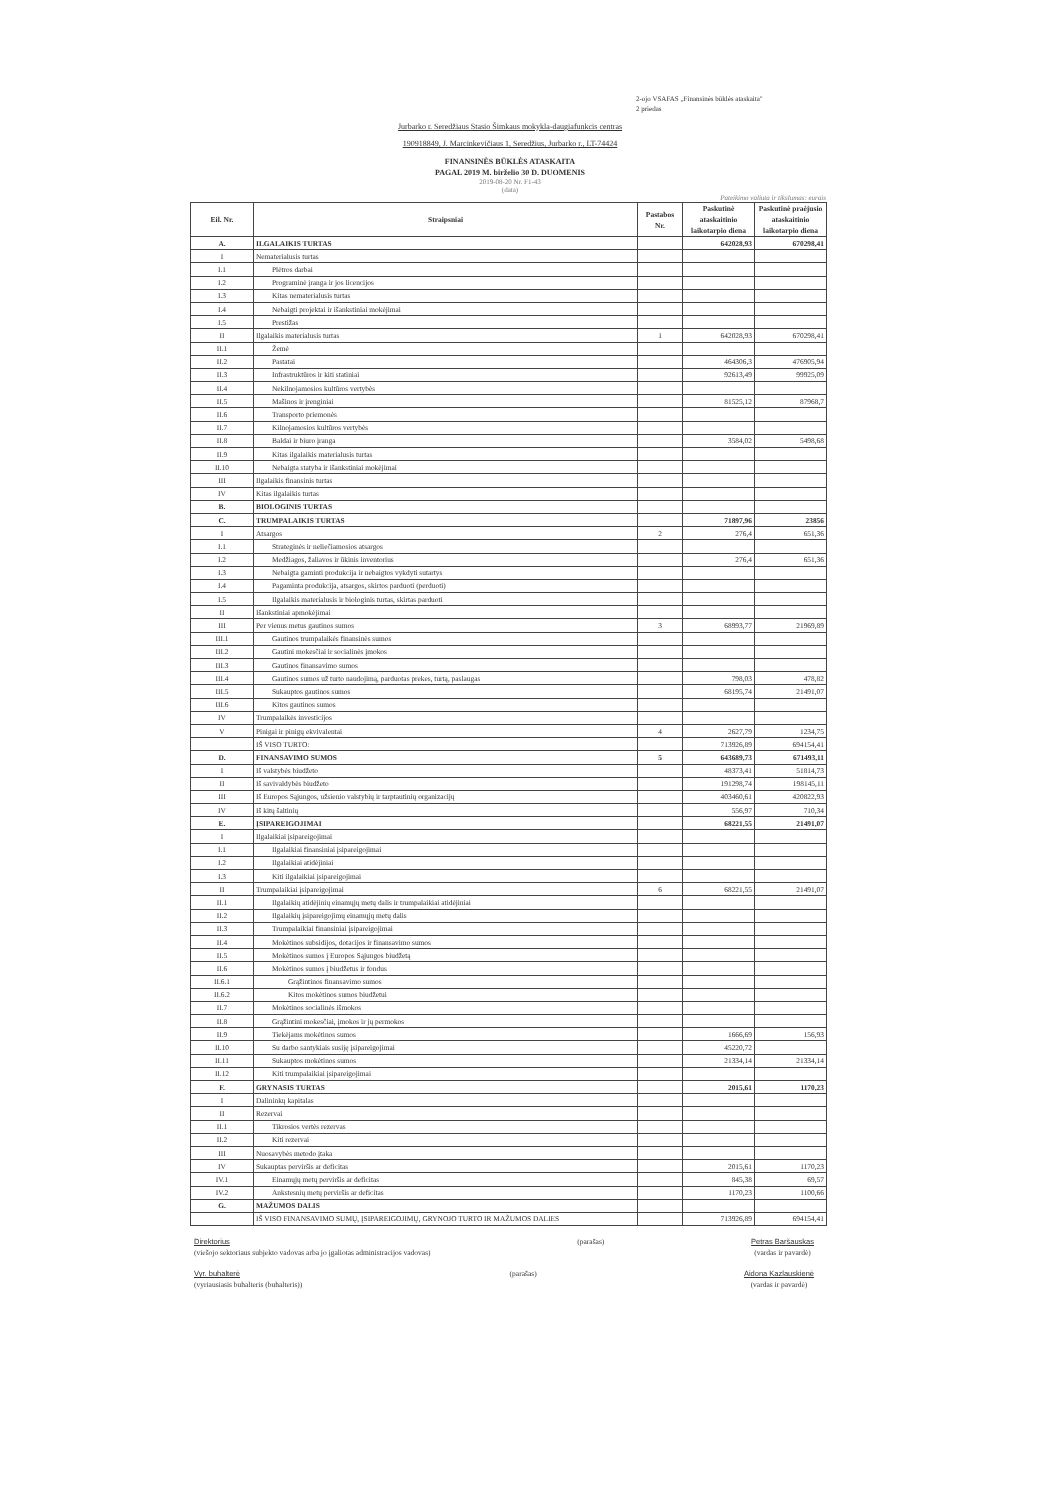2-ojo VSAFAS „Finansinės būklės ataskaita"
2 priedas
Jurbarko r. Seredžiaus Stasio Šimkaus mokykla-daugiafunkcis centras
190918849, J. Marcinkevičiaus 1, Seredžius, Jurbarko r., LT-74424
FINANSINĖS BŪKLĖS ATASKAITA
PAGAL 2019 M. birželio 30 D. DUOMENIS
2019-08-20 Nr. F1-43
(data)
Pateikimo valiuta ir tikslumas: eurais
| Eil. Nr. | Straipsniai | Pastabos Nr. | Paskutinė ataskaitinio laikotarpio diena | Paskutinė praėjusio ataskaitinio laikotarpio diena |
| --- | --- | --- | --- | --- |
| A. | ILGALAIKIS TURTAS | | 642028,93 | 670298,41 |
| I | Nematerialusis turtas | | | |
| I.1 | Plėtros darbai | | | |
| I.2 | Programinė įranga ir jos licencijos | | | |
| I.3 | Kitas nematerialusis turtas | | | |
| I.4 | Nebaigti projektai ir išankstiniai mokėjimai | | | |
| I.5 | Prestižas | | | |
| II | Ilgalaikis materialusis turtas | 1 | 642028,93 | 670298,41 |
| II.1 | Žemė | | | |
| II.2 | Pastatai | | 464306,3 | 476905,94 |
| II.3 | Infrastruktūros ir kiti statiniai | | 92613,49 | 99925,09 |
| II.4 | Nekilnojamosios kultūros vertybės | | | |
| II.5 | Mašinos ir įrenginiai | | 81525,12 | 87968,7 |
| II.6 | Transporto priemonės | | | |
| II.7 | Kilnojamosios kultūros vertybės | | | |
| II.8 | Baldai ir biuro įranga | | 3584,02 | 5498,68 |
| II.9 | Kitas ilgalaikis materialusis turtas | | | |
| II.10 | Nebaigta statyba ir išankstiniai mokėjimai | | | |
| III | Ilgalaikis finansinis turtas | | | |
| IV | Kitas ilgalaikis turtas | | | |
| B. | BIOLOGINIS TURTAS | | | |
| C. | TRUMPALAIKIS TURTAS | | 71897,96 | 23856 |
| I | Atsargos | 2 | 276,4 | 651,36 |
| I.1 | Strateginės ir neliečiamosios atsargos | | | |
| I.2 | Medžiagos, žaliavos ir ūkinis inventorius | | 276,4 | 651,36 |
| I.3 | Nebaigta gaminti produkcija ir nebaigtos vykdyti sutartys | | | |
| I.4 | Pagaminta produkcija, atsargos, skirtos parduoti (perduoti) | | | |
| I.5 | Ilgalaikis materialusis ir biologinis turtas, skirtas parduoti | | | |
| II | Išankstiniai apmokėjimai | | | |
| III | Per vienus metus gautinos sumos | 3 | 68993,77 | 21969,89 |
| III.1 | Gautinos trumpalaikės finansinės sumos | | | |
| III.2 | Gautini mokesčiai ir socialinės įmokos | | | |
| III.3 | Gautinos finansavimo sumos | | | |
| III.4 | Gautinos sumos už turto naudojimą, parduotas prekes, turtą, paslaugas | | 798,03 | 478,82 |
| III.5 | Sukauptos gautinos sumos | | 68195,74 | 21491,07 |
| III.6 | Kitos gautinos sumos | | | |
| IV | Trumpalaikės investicijos | | | |
| V | Pinigai ir pinigų ekvivalentai | 4 | 2627,79 | 1234,75 |
| | IŠ VISO TURTO: | | 713926,89 | 694154,41 |
| D. | FINANSAVIMO SUMOS | 5 | 643689,73 | 671493,11 |
| I | Iš valstybės biudžeto | | 48373,41 | 51814,73 |
| II | Iš savivaldybės biudžeto | | 191298,74 | 198145,11 |
| III | Iš Europos Sąjungos, užsienio valstybių ir tarptautinių organizacijų | | 403460,61 | 420822,93 |
| IV | Iš kitų šaltinių | | 556,97 | 710,34 |
| E. | ĮSIPAREIGOJIMAI | | 68221,55 | 21491,07 |
| I | Ilgalaikiai įsipareigojimai | | | |
| I.1 | Ilgalaikiai finansiniai įsipareigojimai | | | |
| I.2 | Ilgalaikiai atidėjiniai | | | |
| I.3 | Kiti ilgalaikiai įsipareigojimai | | | |
| II | Trumpalaikiai įsipareigojimai | 6 | 68221,55 | 21491,07 |
| II.1 | Ilgalaikių atidėjinių einamųjų metų dalis ir trumpalaikiai atidėjiniai | | | |
| II.2 | Ilgalaikių įsipareigojimų einamųjų metų dalis | | | |
| II.3 | Trumpalaikiai finansiniai įsipareigojimai | | | |
| II.4 | Mokėtinos subsidijos, dotacijos ir finansavimo sumos | | | |
| II.5 | Mokėtinos sumos į Europos Sąjungos biudžetą | | | |
| II.6 | Mokėtinos sumos į biudžetus ir fondus | | | |
| II.6.1 | Grąžintinos finansavimo sumos | | | |
| II.6.2 | Kitos mokėtinos sumos biudžetui | | | |
| II.7 | Mokėtinos socialinės išmokos | | | |
| II.8 | Grąžintini mokesčiai, įmokos ir jų permokos | | | |
| II.9 | Tiekėjams mokėtinos sumos | | 1666,69 | 156,93 |
| II.10 | Su darbo santykiais susiję įsipareigojimai | | 45220,72 | |
| II.11 | Sukauptos mokėtinos sumos | | 21334,14 | 21334,14 |
| II.12 | Kiti trumpalaikiai įsipareigojimai | | | |
| F. | GRYNASIS TURTAS | | 2015,61 | 1170,23 |
| I | Dalininkų kapitalas | | | |
| II | Rezervai | | | |
| II.1 | Tikrosios vertės rezervas | | | |
| II.2 | Kiti rezervai | | | |
| III | Nuosavybės metodo įtaka | | | |
| IV | Sukauptas perviršis ar deficitas | | 2015,61 | 1170,23 |
| IV.1 | Einamųjų metų perviršis ar deficitas | | 845,38 | 69,57 |
| IV.2 | Ankstesnių metų perviršis ar deficitas | | 1170,23 | 1100,66 |
| G. | MAŽUMOS DALIS | | | |
| | IŠ VISO FINANSAVIMO SUMŲ, ĮSIPAREIGOJIMŲ, GRYNOJO TURTO IR MAŽUMOS DALIES | | 713926,89 | 694154,41 |
Direktorius
(viešojo sektoriaus subjekto vadovas arba jo įgaliotas administracijos vadovas)
(parašas) Petras Baršauskas
(vardas ir pavardė)
Vyr. buhalterė
(vyriausiasis buhalteris (buhalteris))
(parašas) Aidona Kazlauskienė
(vardas ir pavardė)